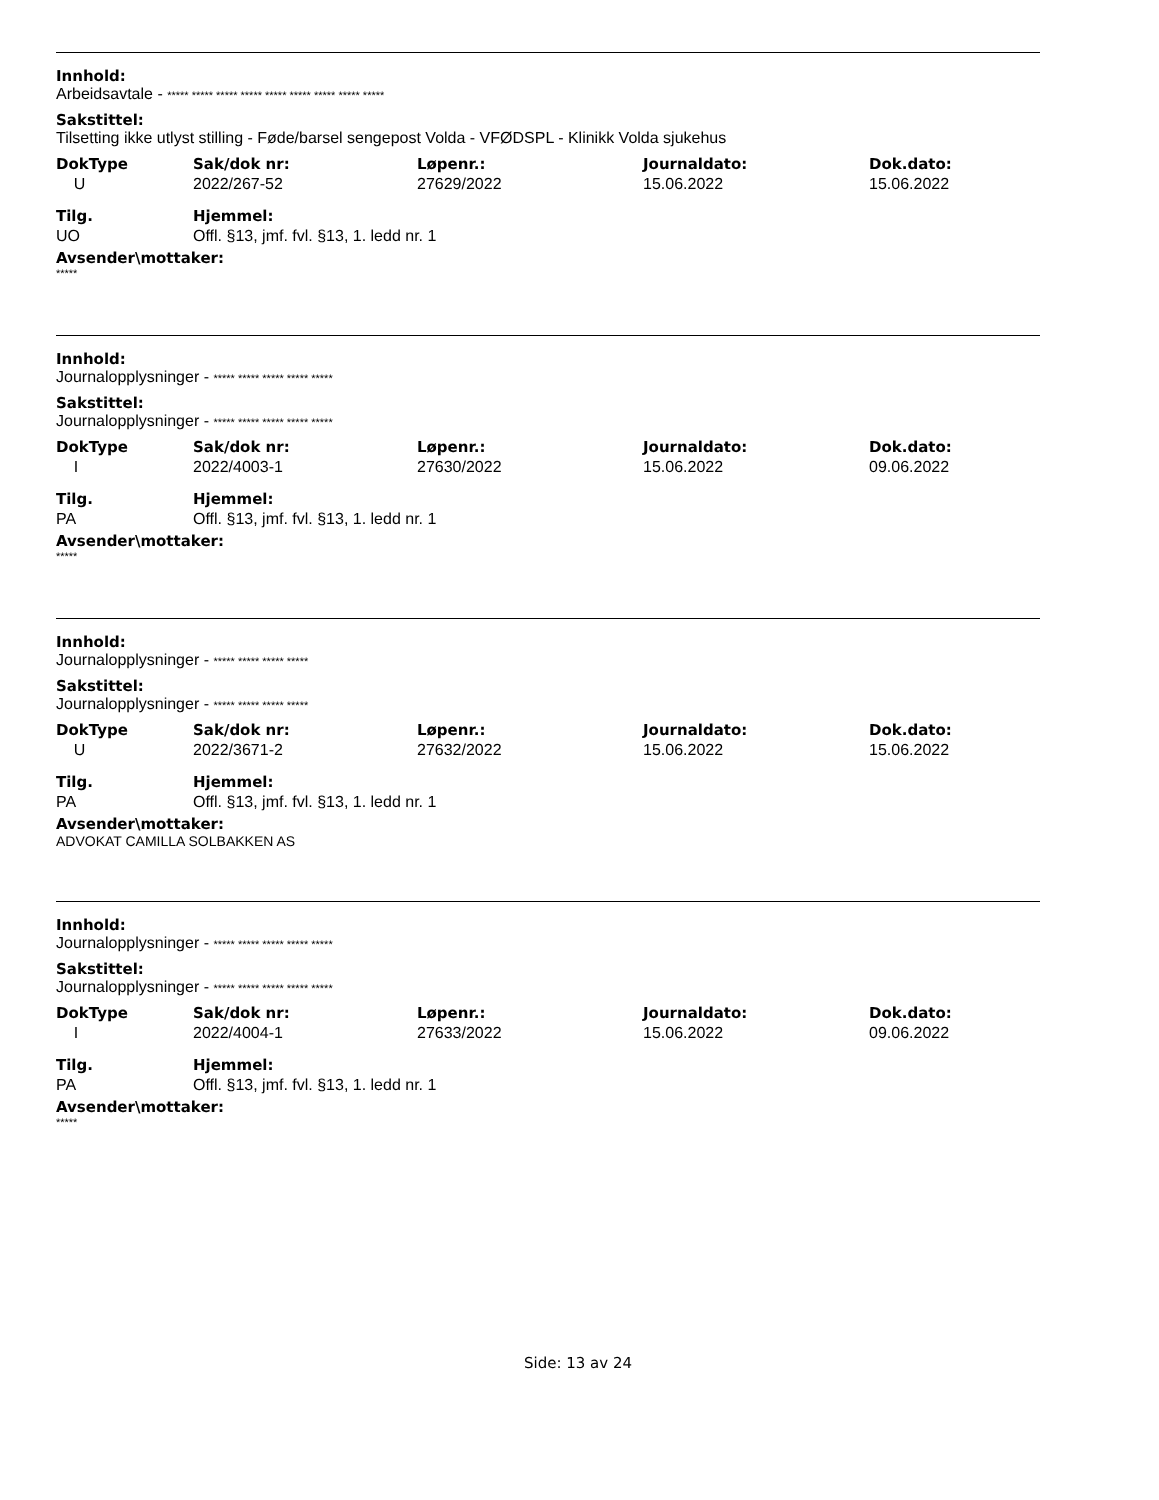Innhold:
Arbeidsavtale - ***** ***** ***** ***** ***** ***** ***** ***** *****
Sakstittel:
Tilsetting ikke utlyst stilling - Føde/barsel sengepost Volda - VFØDSPL - Klinikk Volda sjukehus
| DokType | Sak/dok nr: | Løpenr.: | Journaldato: | Dok.dato: |
| --- | --- | --- | --- | --- |
| U | 2022/267-52 | 27629/2022 | 15.06.2022 | 15.06.2022 |
| Tilg. | Hjemmel: | | | |
| UO | Offl. §13, jmf. fvl. §13, 1. ledd nr. 1 | | | |
Avsender\mottaker:
*****
Innhold:
Journalopplysninger - ***** ***** ***** ***** *****
Sakstittel:
Journalopplysninger - ***** ***** ***** ***** *****
| DokType | Sak/dok nr: | Løpenr.: | Journaldato: | Dok.dato: |
| --- | --- | --- | --- | --- |
| I | 2022/4003-1 | 27630/2022 | 15.06.2022 | 09.06.2022 |
| Tilg. | Hjemmel: | | | |
| PA | Offl. §13, jmf. fvl. §13, 1. ledd nr. 1 | | | |
Avsender\mottaker:
*****
Innhold:
Journalopplysninger - ***** ***** ***** *****
Sakstittel:
Journalopplysninger - ***** ***** ***** *****
| DokType | Sak/dok nr: | Løpenr.: | Journaldato: | Dok.dato: |
| --- | --- | --- | --- | --- |
| U | 2022/3671-2 | 27632/2022 | 15.06.2022 | 15.06.2022 |
| Tilg. | Hjemmel: | | | |
| PA | Offl. §13, jmf. fvl. §13, 1. ledd nr. 1 | | | |
Avsender\mottaker:
ADVOKAT CAMILLA SOLBAKKEN AS
Innhold:
Journalopplysninger - ***** ***** ***** ***** *****
Sakstittel:
Journalopplysninger - ***** ***** ***** ***** *****
| DokType | Sak/dok nr: | Løpenr.: | Journaldato: | Dok.dato: |
| --- | --- | --- | --- | --- |
| I | 2022/4004-1 | 27633/2022 | 15.06.2022 | 09.06.2022 |
| Tilg. | Hjemmel: | | | |
| PA | Offl. §13, jmf. fvl. §13, 1. ledd nr. 1 | | | |
Avsender\mottaker:
*****
Side: 13 av 24